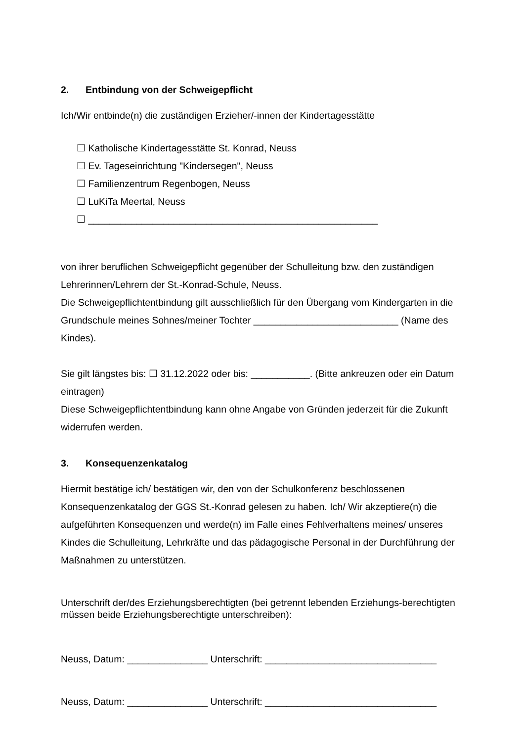2. Entbindung von der Schweigepflicht
Ich/Wir entbinde(n) die zuständigen Erzieher/-innen der Kindertagesstätte
☐ Katholische Kindertagesstätte St. Konrad, Neuss
☐ Ev. Tageseinrichtung "Kindersegen", Neuss
☐ Familienzentrum Regenbogen, Neuss
☐ LuKiTa Meertal, Neuss
☐ ______________________________________________________
von ihrer beruflichen Schweigepflicht gegenüber der Schulleitung bzw. den zuständigen Lehrerinnen/Lehrern der St.-Konrad-Schule, Neuss.
Die Schweigepflichtentbindung gilt ausschließlich für den Übergang vom Kindergarten in die Grundschule meines Sohnes/meiner Tochter ___________________________ (Name des Kindes).
Sie gilt längstes bis: ☐ 31.12.2022 oder bis: ___________. (Bitte ankreuzen oder ein Datum eintragen)
Diese Schweigepflichtentbindung kann ohne Angabe von Gründen jederzeit für die Zukunft widerrufen werden.
3. Konsequenzenkatalog
Hiermit bestätige ich/ bestätigen wir, den von der Schulkonferenz beschlossenen Konsequenzenkatalog der GGS St.-Konrad gelesen zu haben. Ich/ Wir akzeptiere(n) die aufgeführten Konsequenzen und werde(n) im Falle eines Fehlverhaltens meines/ unseres Kindes die Schulleitung, Lehrkräfte und das pädagogische Personal in der Durchführung der Maßnahmen zu unterstützen.
Unterschrift der/des Erziehungsberechtigten (bei getrennt lebenden Erziehungs-berechtigten müssen beide Erziehungsberechtigte unterschreiben):
Neuss, Datum: _______________ Unterschrift: ________________________________
Neuss, Datum: _______________ Unterschrift: ________________________________